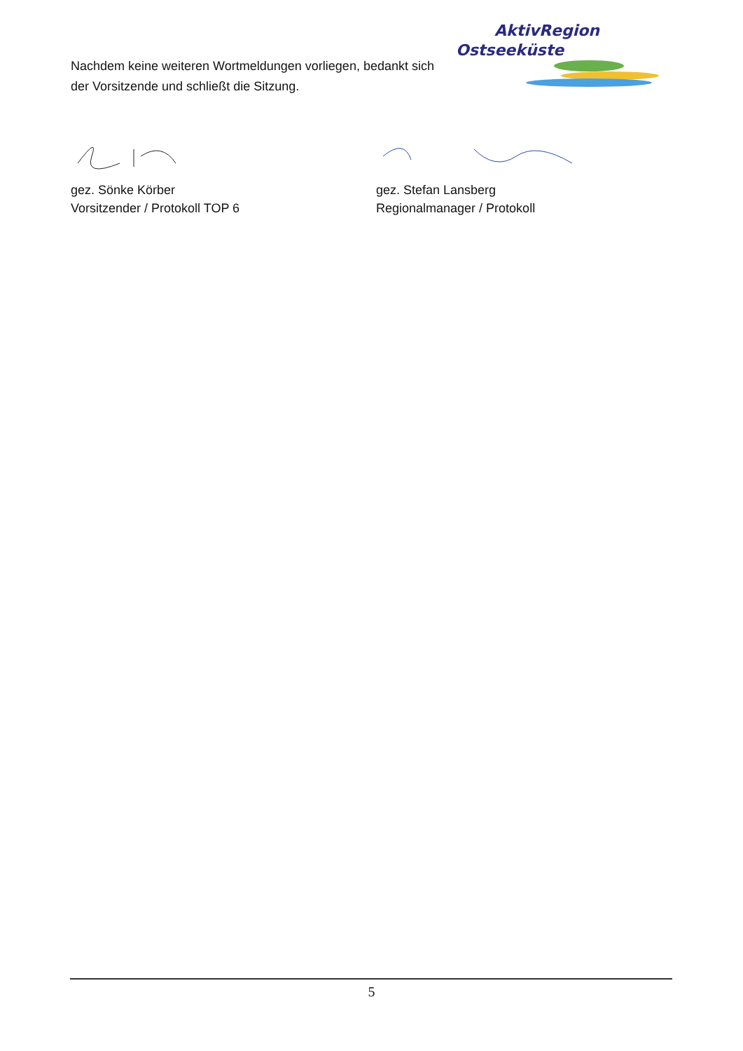Nachdem keine weiteren Wortmeldungen vorliegen, bedankt sich der Vorsitzende und schließt die Sitzung.
AktivRegion
Ostseeküste
gez. Sönke Körber
Vorsitzender / Protokoll TOP 6
gez. Stefan Lansberg
Regionalmanager / Protokoll
5